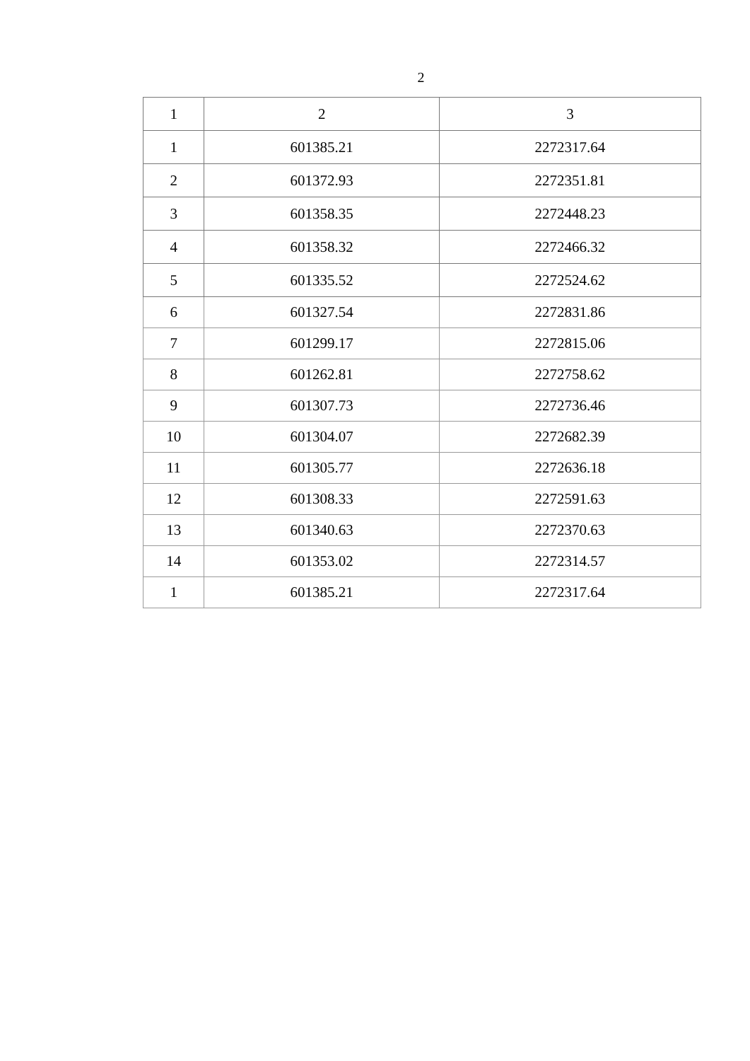2
| 1 | 2 | 3 |
| 1 | 601385.21 | 2272317.64 |
| 2 | 601372.93 | 2272351.81 |
| 3 | 601358.35 | 2272448.23 |
| 4 | 601358.32 | 2272466.32 |
| 5 | 601335.52 | 2272524.62 |
| 6 | 601327.54 | 2272831.86 |
| 7 | 601299.17 | 2272815.06 |
| 8 | 601262.81 | 2272758.62 |
| 9 | 601307.73 | 2272736.46 |
| 10 | 601304.07 | 2272682.39 |
| 11 | 601305.77 | 2272636.18 |
| 12 | 601308.33 | 2272591.63 |
| 13 | 601340.63 | 2272370.63 |
| 14 | 601353.02 | 2272314.57 |
| 1 | 601385.21 | 2272317.64 |